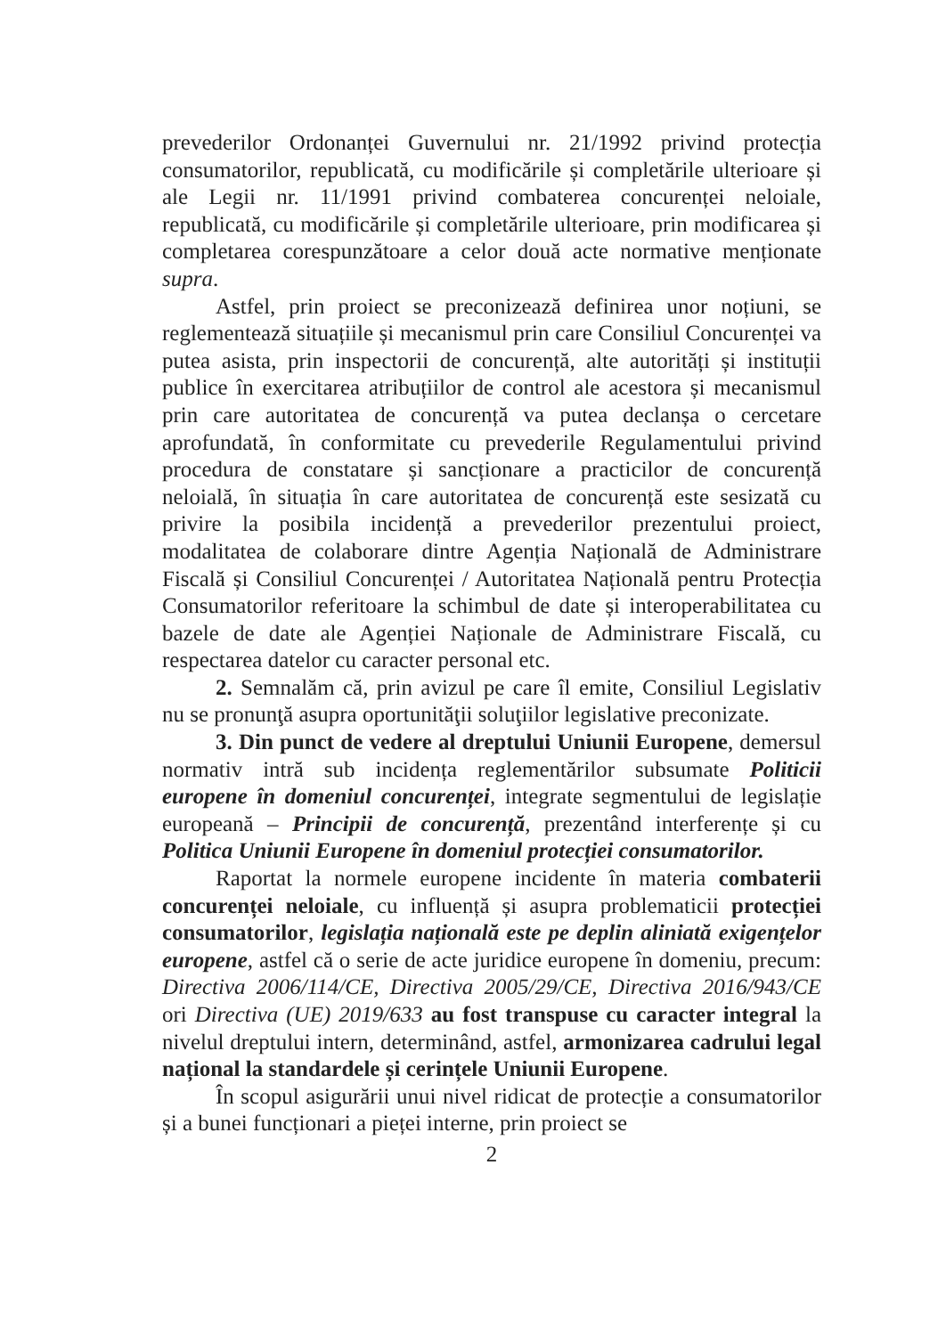prevederilor Ordonanței Guvernului nr. 21/1992 privind protecția consumatorilor, republicată, cu modificările și completările ulterioare și ale Legii nr. 11/1991 privind combaterea concurenței neloiale, republicată, cu modificările și completările ulterioare, prin modificarea și completarea corespunzătoare a celor două acte normative menționate supra.
Astfel, prin proiect se preconizează definirea unor noțiuni, se reglementează situațiile și mecanismul prin care Consiliul Concurenței va putea asista, prin inspectorii de concurență, alte autorități și instituții publice în exercitarea atribuțiilor de control ale acestora și mecanismul prin care autoritatea de concurență va putea declanșa o cercetare aprofundată, în conformitate cu prevederile Regulamentului privind procedura de constatare și sancționare a practicilor de concurență neloială, în situația în care autoritatea de concurență este sesizată cu privire la posibila incidență a prevederilor prezentului proiect, modalitatea de colaborare dintre Agenția Națională de Administrare Fiscală și Consiliul Concurenței / Autoritatea Națională pentru Protecția Consumatorilor referitoare la schimbul de date și interoperabilitatea cu bazele de date ale Agenției Naționale de Administrare Fiscală, cu respectarea datelor cu caracter personal etc.
2. Semnalăm că, prin avizul pe care îl emite, Consiliul Legislativ nu se pronunţă asupra oportunităţii soluţiilor legislative preconizate.
3. Din punct de vedere al dreptului Uniunii Europene, demersul normativ intră sub incidența reglementărilor subsumate Politicii europene în domeniul concurenței, integrate segmentului de legislație europeană – Principii de concurență, prezentând interferențe și cu Politica Uniunii Europene în domeniul protecției consumatorilor.
Raportat la normele europene incidente în materia combaterii concurenței neloiale, cu influență și asupra problematicii protecției consumatorilor, legislația națională este pe deplin aliniată exigențelor europene, astfel că o serie de acte juridice europene în domeniu, precum: Directiva 2006/114/CE, Directiva 2005/29/CE, Directiva 2016/943/CE ori Directiva (UE) 2019/633 au fost transpuse cu caracter integral la nivelul dreptului intern, determinând, astfel, armonizarea cadrului legal național la standardele și cerințele Uniunii Europene.
În scopul asigurării unui nivel ridicat de protecție a consumatorilor și a bunei funcționari a pieței interne, prin proiect se
2